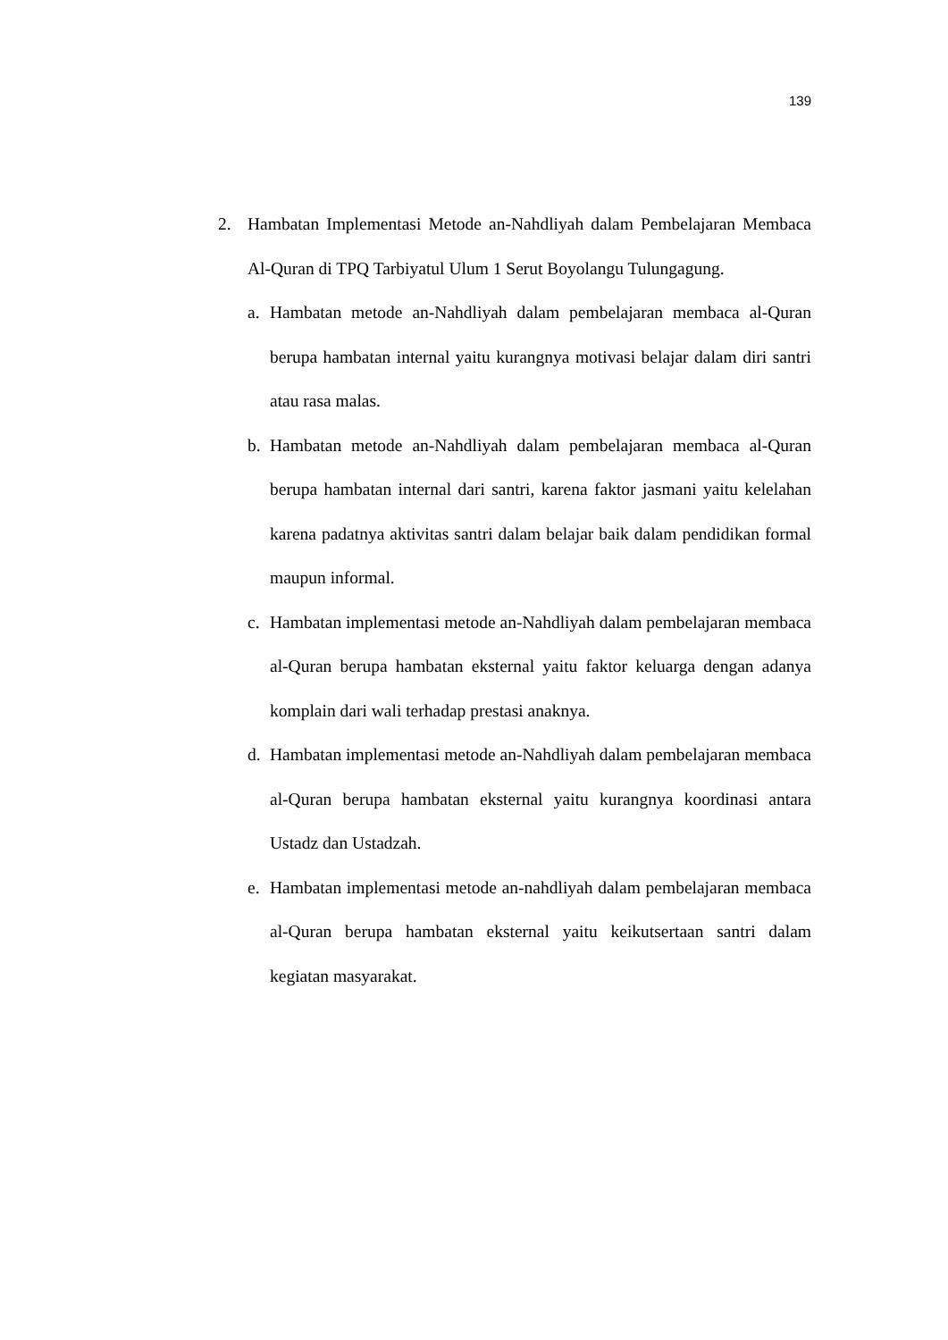139
2. Hambatan Implementasi Metode an-Nahdliyah dalam Pembelajaran Membaca Al-Quran di TPQ Tarbiyatul Ulum 1 Serut Boyolangu Tulungagung.
a. Hambatan metode an-Nahdliyah dalam pembelajaran membaca al-Quran berupa hambatan internal yaitu kurangnya motivasi belajar dalam diri santri atau rasa malas.
b. Hambatan metode an-Nahdliyah dalam pembelajaran membaca al-Quran berupa hambatan internal dari santri, karena faktor jasmani yaitu kelelahan karena padatnya aktivitas santri dalam belajar baik dalam pendidikan formal maupun informal.
c. Hambatan implementasi metode an-Nahdliyah dalam pembelajaran membaca al-Quran berupa hambatan eksternal yaitu faktor keluarga dengan adanya komplain dari wali terhadap prestasi anaknya.
d. Hambatan implementasi metode an-Nahdliyah dalam pembelajaran membaca al-Quran berupa hambatan eksternal yaitu kurangnya koordinasi antara Ustadz dan Ustadzah.
e. Hambatan implementasi metode an-nahdliyah dalam pembelajaran membaca al-Quran berupa hambatan eksternal yaitu keikutsertaan santri dalam kegiatan masyarakat.